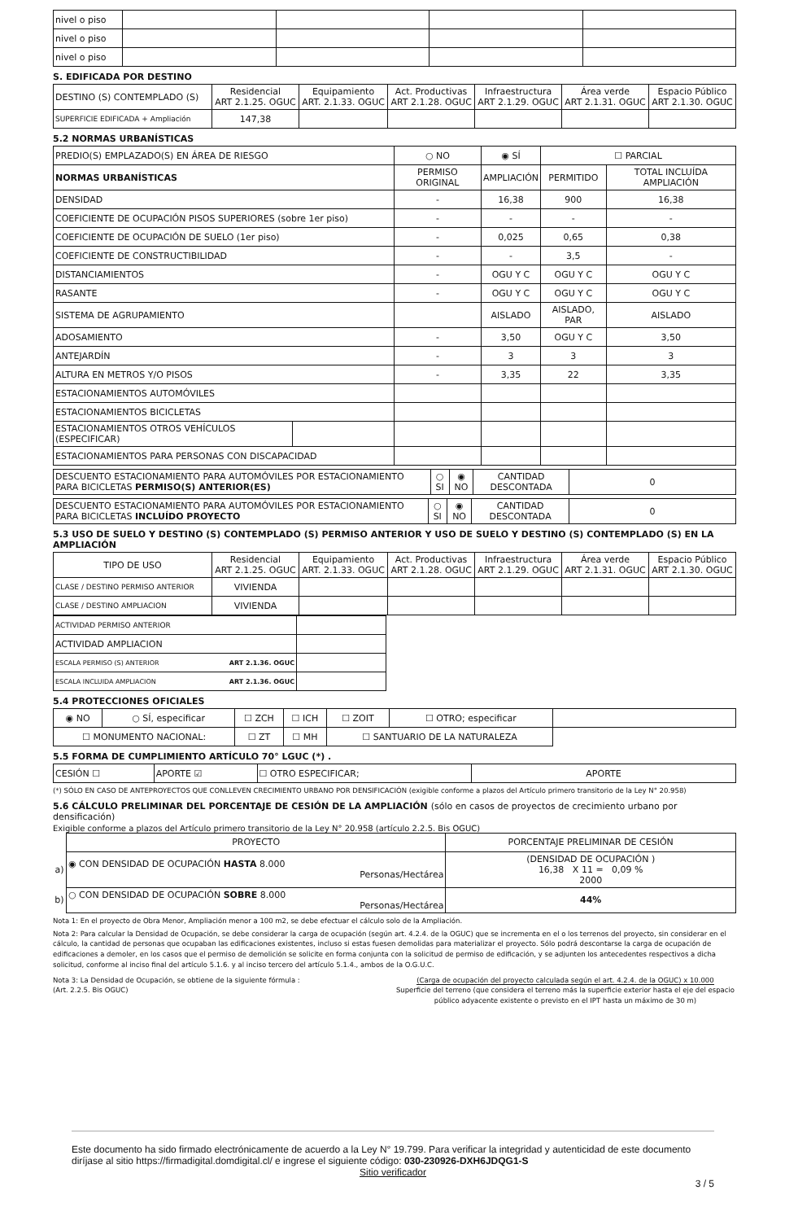| nivel o piso | | | | |
| nivel o piso | | | | |
| nivel o piso | | | | |
S. EDIFICADA POR DESTINO
| DESTINO (S) CONTEMPLADO (S) | Residencial ART 2.1.25. OGUC | Equipamiento ART. 2.1.33. OGUC | Act. Productivas ART 2.1.28. OGUC | Infraestructura ART 2.1.29. OGUC | Área verde ART 2.1.31. OGUC | Espacio Público ART 2.1.30. OGUC |
| SUPERFICIE EDIFICADA + Ampliación | 147,38 | | | | | |
5.2 NORMAS URBANÍSTICAS
| PREDIO(S) EMPLAZADO(S) EN ÁREA DE RIESGO | | ○ NO | ◉ SÍ | ☐ PARCIAL | |
| NORMAS URBANÍSTICAS | | PERMISO ORIGINAL | AMPLIACIÓN | PERMITIDO | TOTAL INCLUÍDA AMPLIACIÓN |
| DENSIDAD | | - | 16,38 | 900 | 16,38 |
| COEFICIENTE DE OCUPACIÓN PISOS SUPERIORES (sobre 1er piso) | | - | - | - | - |
| COEFICIENTE DE OCUPACIÓN DE SUELO (1er piso) | | - | 0,025 | 0,65 | 0,38 |
| COEFICIENTE DE CONSTRUCTIBILIDAD | | - | - | 3,5 | - |
| DISTANCIAMIENTOS | | - | OGU Y C | OGU Y C | OGU Y C |
| RASANTE | | - | OGU Y C | OGU Y C | OGU Y C |
| SISTEMA DE AGRUPAMIENTO | | | AISLADO | AISLADO, PAR | AISLADO |
| ADOSAMIENTO | | - | 3,50 | OGU Y C | 3,50 |
| ANTEJARDÍN | | - | 3 | 3 | 3 |
| ALTURA EN METROS Y/O PISOS | | - | 3,35 | 22 | 3,35 |
| ESTACIONAMIENTOS AUTOMÓVILES | | | | | |
| ESTACIONAMIENTOS BICICLETAS | | | | | |
| ESTACIONAMIENTOS OTROS VEHÍCULOS (ESPECIFICAR) | | | | | |
| ESTACIONAMIENTOS PARA PERSONAS CON DISCAPACIDAD | | | | | |
| DESCUENTO ESTACIONAMIENTO PARA AUTOMÓVILES POR ESTACIONAMIENTO PARA BICICLETAS PERMISO(S) ANTERIOR(ES) | ○ SI | ◉ NO | CANTIDAD DESCONTADA | 0 |
| DESCUENTO ESTACIONAMIENTO PARA AUTOMÓVILES POR ESTACIONAMIENTO PARA BICICLETAS INCLUÍDO PROYECTO | ○ SI | ◉ NO | CANTIDAD DESCONTADA | 0 |
5.3 USO DE SUELO Y DESTINO (S) CONTEMPLADO (S) PERMISO ANTERIOR Y USO DE SUELO Y DESTINO (S) CONTEMPLADO (S) EN LA AMPLIACIÓN
| TIPO DE USO | Residencial ART 2.1.25. OGUC | Equipamiento ART. 2.1.33. OGUC | Act. Productivas ART 2.1.28. OGUC | Infraestructura ART 2.1.29. OGUC | Área verde ART 2.1.31. OGUC | Espacio Público ART 2.1.30. OGUC |
| CLASE / DESTINO PERMISO ANTERIOR | VIVIENDA | | | | | |
| CLASE / DESTINO AMPLIACION | VIVIENDA | | | | | |
| ACTIVIDAD PERMISO ANTERIOR | |
| ACTIVIDAD AMPLIACION | |
| ESCALA PERMISO (S) ANTERIOR ART 2.1.36. OGUC | |
| ESCALA INCLUIDA AMPLIACION ART 2.1.36. OGUC | |
5.4 PROTECCIONES OFICIALES
| ◉ NO | ○ SÍ, especificar | ☐ ZCH | ☐ ICH | ☐ ZOIT | ☐ OTRO; especificar | |
| ☐ MONUMENTO NACIONAL: | | ☐ ZT | ☐ MH | ☐ SANTUARIO DE LA NATURALEZA | | |
5.5 FORMA DE CUMPLIMIENTO ARTÍCULO 70° LGUC (*) .
| CESIÓN ☐ | APORTE ☑ | ☐ OTRO ESPECIFICAR; | APORTE |
(*) SÓLO EN CASO DE ANTEPROYECTOS QUE CONLLEVEN CRECIMIENTO URBANO POR DENSIFICACIÓN (exigible conforme a plazos del Artículo primero transitorio de la Ley N° 20.958)
5.6 CÁLCULO PRELIMINAR DEL PORCENTAJE DE CESIÓN DE LA AMPLIACIÓN (sólo en casos de proyectos de crecimiento urbano por densificación)
Exigible conforme a plazos del Artículo primero transitorio de la Ley N° 20.958 (artículo 2.2.5. Bis OGUC)
| | PROYECTO | PORCENTAJE PRELIMINAR DE CESIÓN |
| a) | ◉ CON DENSIDAD DE OCUPACIÓN HASTA 8.000 Personas/Hectárea | (DENSIDAD DE OCUPACIÓN ) 16,38 X 11 = 0,09 % 2000 |
| b) | ○ CON DENSIDAD DE OCUPACIÓN SOBRE 8.000 Personas/Hectárea | 44% |
Nota 1: En el proyecto de Obra Menor, Ampliación menor a 100 m2, se debe efectuar el cálculo solo de la Ampliación.
Nota 2: Para calcular la Densidad de Ocupación, se debe considerar la carga de ocupación (según art. 4.2.4. de la OGUC) que se incrementa en el o los terrenos del proyecto, sin considerar en el cálculo, la cantidad de personas que ocupaban las edificaciones existentes, incluso si estas fuesen demolidas para materializar el proyecto. Sólo podrá descontarse la carga de ocupación de edificaciones a demoler, en los casos que el permiso de demolición se solicite en forma conjunta con la solicitud de permiso de edificación, y se adjunten los antecedentes respectivos a dicha solicitud, conforme al inciso final del artículo 5.1.6. y al inciso tercero del artículo 5.1.4., ambos de la O.G.U.C.
Nota 3: La Densidad de Ocupación, se obtiene de la siguiente fórmula :
(Art. 2.2.5. Bis OGUC)
(Carga de ocupación del proyecto calculada según el art. 4.2.4. de la OGUC) x 10.000
Superficie del terreno (que considera el terreno más la superficie exterior hasta el eje del espacio público adyacente existente o previsto en el IPT hasta un máximo de 30 m)
Este documento ha sido firmado electrónicamente de acuerdo a la Ley N° 19.799. Para verificar la integridad y autenticidad de este documento diríjase al sitio https://firmadigital.domdigital.cl/ e ingrese el siguiente código: 030-230926-DXH6JDQG1-S
Sitio verificador
3 / 5